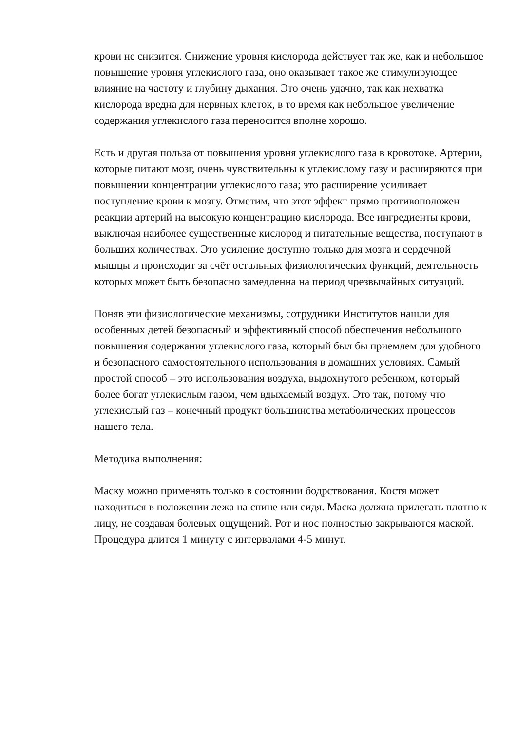крови не снизится. Снижение уровня кислорода действует так же, как и небольшое повышение уровня углекислого газа, оно оказывает такое же стимулирующее влияние на частоту и глубину дыхания. Это очень удачно, так как нехватка кислорода вредна для нервных клеток, в то время как небольшое увеличение содержания углекислого газа переносится вполне хорошо.
Есть и другая польза от повышения уровня углекислого газа в кровотоке. Артерии, которые питают мозг, очень чувствительны к углекислому газу и расширяются при повышении концентрации углекислого газа; это расширение усиливает поступление крови к мозгу. Отметим, что этот эффект прямо противоположен реакции артерий на высокую концентрацию кислорода. Все ингредиенты крови, выключая наиболее существенные кислород и питательные вещества, поступают в больших количествах. Это усиление доступно только для мозга и сердечной мышцы и происходит за счёт остальных физиологических функций, деятельность которых может быть безопасно замедленна на период чрезвычайных ситуаций.
Поняв эти физиологические механизмы, сотрудники Институтов нашли для особенных детей безопасный и эффективный способ обеспечения небольшого повышения содержания углекислого газа, который был бы приемлем для удобного и безопасного самостоятельного использования в домашних условиях. Самый простой способ – это использования воздуха, выдохнутого ребенком, который более богат углекислым газом, чем вдыхаемый воздух. Это так, потому что углекислый газ – конечный продукт большинства метаболических процессов нашего тела.
Методика выполнения:
Маску можно применять только в состоянии бодрствования. Костя может находиться в положении лежа на спине или сидя. Маска должна прилегать плотно к лицу, не создавая болевых ощущений. Рот и нос полностью закрываются маской. Процедура длится 1 минуту с интервалами 4-5 минут.